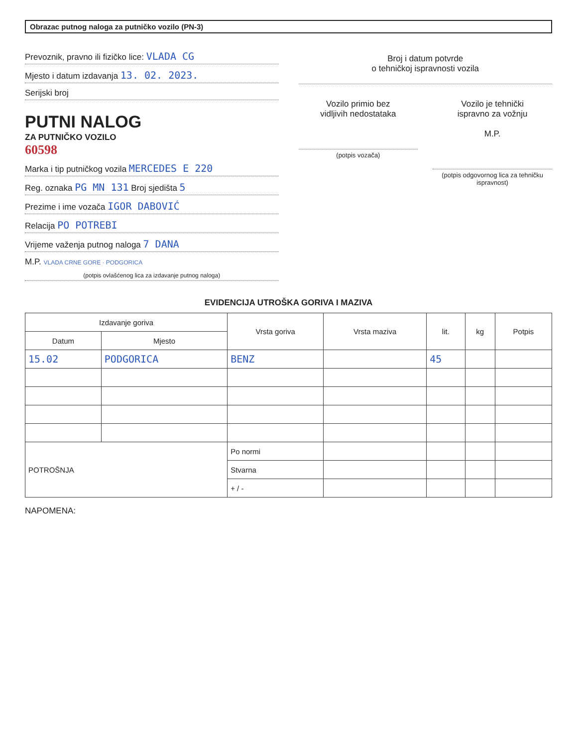Obrazac putnog naloga za putničko vozilo (PN-3)
Prevoznik, pravno ili fizičko lice: VLADA CG
Mjesto i datum izdavanja 13. 02. 2023.
Serijski broj
PUTNI NALOG
ZA PUTNIČKO VOZILO
60598
Marka i tip putničkog vozila MERCEDES E 220
Reg. oznaka PG MN 131 Broj sjedišta 5
Prezime i ime vozača IGOR DABOVIĆ
Relacija PO POTREBI
Vrijeme važenja putnog naloga 7 DANA
M.P. VLADA CRNE GORE · PODGORICA
(potpis ovlašćenog lica za izdavanje putnog naloga)
Broj i datum potvrde
o tehničkoj ispravnosti vozila
Vozilo primio bez
vidljivih nedostataka
(potpis vozača)
Vozilo je tehnički
ispravno za vožnju
M.P.
(potpis odgovornog lica za tehničku ispravnost)
EVIDENCIJA UTROŠKA GORIVA I MAZIVA
| Izdavanje goriva | | Vrsta goriva | Vrsta maziva | lit. | kg | Potpis |
| --- | --- | --- | --- | --- | --- | --- |
| Datum | Mjesto | | | | | |
| 15.02 | PODGORICA | BENZ | | 45 | | |
| POTROŠNJA | | Po normi | | | | |
| | | Stvarna | | | | |
| | | + / - | | | | |
NAPOMENA: